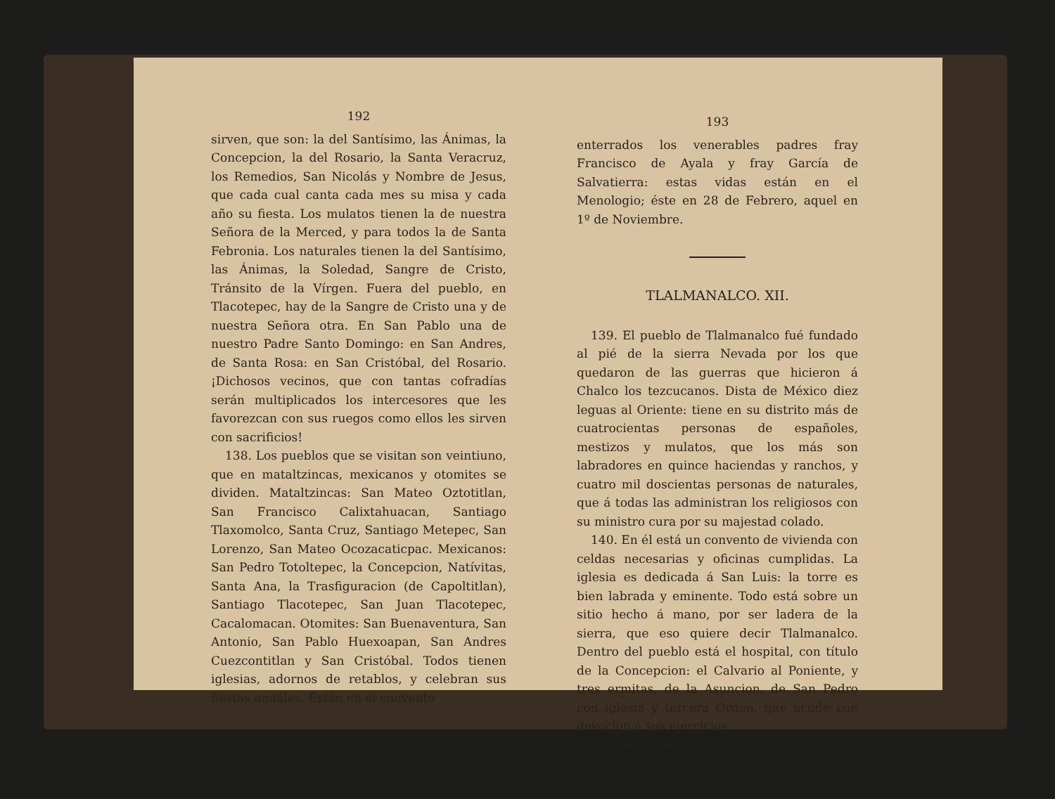192
sirven, que son: la del Santísimo, las Ánimas, la Concepcion, la del Rosario, la Santa Veracruz, los Remedios, San Nicolás y Nombre de Jesus, que cada cual canta cada mes su misa y cada año su fiesta. Los mulatos tienen la de nuestra Señora de la Merced, y para todos la de Santa Febronia. Los naturales tienen la del Santísimo, las Ánimas, la Soledad, Sangre de Cristo, Tránsito de la Vírgen. Fuera del pueblo, en Tlacotepec, hay de la Sangre de Cristo una y de nuestra Señora otra. En San Pablo una de nuestro Padre Santo Domingo: en San Andres, de Santa Rosa: en San Cristóbal, del Rosario. ¡Dichosos vecinos, que con tantas cofradías serán multiplicados los intercesores que les favorezcan con sus ruegos como ellos les sirven con sacrificios!
138. Los pueblos que se visitan son veintiuno, que en mataltzincas, mexicanos y otomites se dividen. Mataltzincas: San Mateo Oztotitlan, San Francisco Calixtahuacan, Santiago Tlaxomolco, Santa Cruz, Santiago Metepec, San Lorenzo, San Mateo Ocozacaticpac. Mexicanos: San Pedro Totoltepec, la Concepcion, Natívitas, Santa Ana, la Trasfiguracion (de Capoltitlan), Santiago Tlacotepec, San Juan Tlacotepec, Cacalomacan. Otomites: San Buenaventura, San Antonio, San Pablo Huexoapan, San Andres Cuezcontitlan y San Cristóbal. Todos tienen iglesias, adornos de retablos, y celebran sus fiestas anuales. Están en el convento
193
enterrados los venerables padres fray Francisco de Ayala y fray García de Salvatierra: estas vidas están en el Menologio; éste en 28 de Febrero, aquel en 1º de Noviembre.
TLALMANALCO. XII.
139. El pueblo de Tlalmanalco fué fundado al pié de la sierra Nevada por los que quedaron de las guerras que hicieron á Chalco los tezcucanos. Dista de México diez leguas al Oriente: tiene en su distrito más de cuatrocientas personas de españoles, mestizos y mulatos, que los más son labradores en quince haciendas y ranchos, y cuatro mil doscientas personas de naturales, que á todas las administran los religiosos con su ministro cura por su majestad colado.
140. En él está un convento de vivienda con celdas necesarias y oficinas cumplidas. La iglesia es dedicada á San Luis: la torre es bien labrada y eminente. Todo está sobre un sitio hecho á mano, por ser ladera de la sierra, que eso quiere decir Tlalmanalco. Dentro del pueblo está el hospital, con título de la Concepcion: el Calvario al Poniente, y tres ermitas, de la Asuncion, de San Pedro con iglesia y tercera Orden, que acude con devocion á sus ejercicios.
Vetancurt.—Tomo III—19